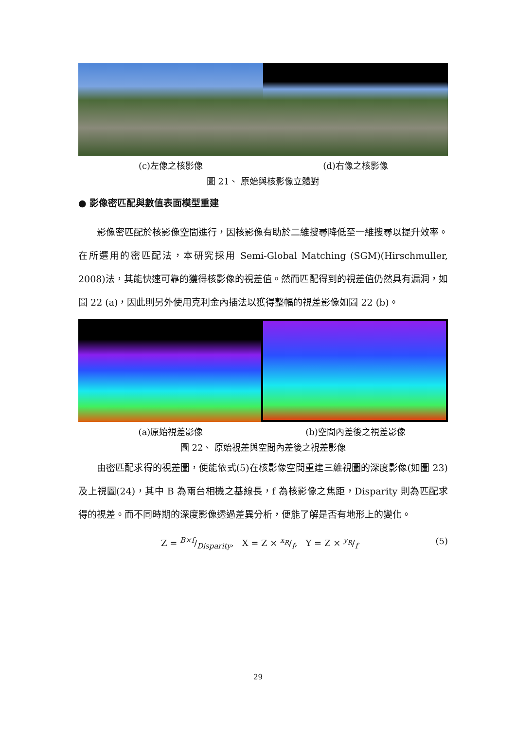(c)左像之核影像 (d)右像之核影像
圖 21、 原始與核影像立體對
● 影像密匹配與數值表面模型重建
影像密匹配於核影像空間進行，因核影像有助於二維搜尋降低至一維搜尋以提升效率。在所選用的密匹配法，本研究採用 Semi-Global Matching (SGM)(Hirschmuller, 2008)法，其能快速可靠的獲得核影像的視差值。然而匹配得到的視差值仍然具有漏洞，如圖 22 (a)，因此則另外使用克利金內插法以獲得整幅的視差影像如圖 22 (b)。
(a)原始視差影像 (b)空間內差後之視差影像
圖 22、 原始視差與空間內差後之視差影像
由密匹配求得的視差圖，便能依式(5)在核影像空間重建三維視圖的深度影像(如圖 23)及上視圖(24)，其中 B 為兩台相機之基線長，f 為核影像之焦距，Disparity 則為匹配求得的視差。而不同時期的深度影像透過差異分析，便能了解是否有地形上的變化。
Z = B×f/Disparity, X = Z × x<sub>R</sub>/f, Y = Z × y<sub>R</sub>/f (5)
29